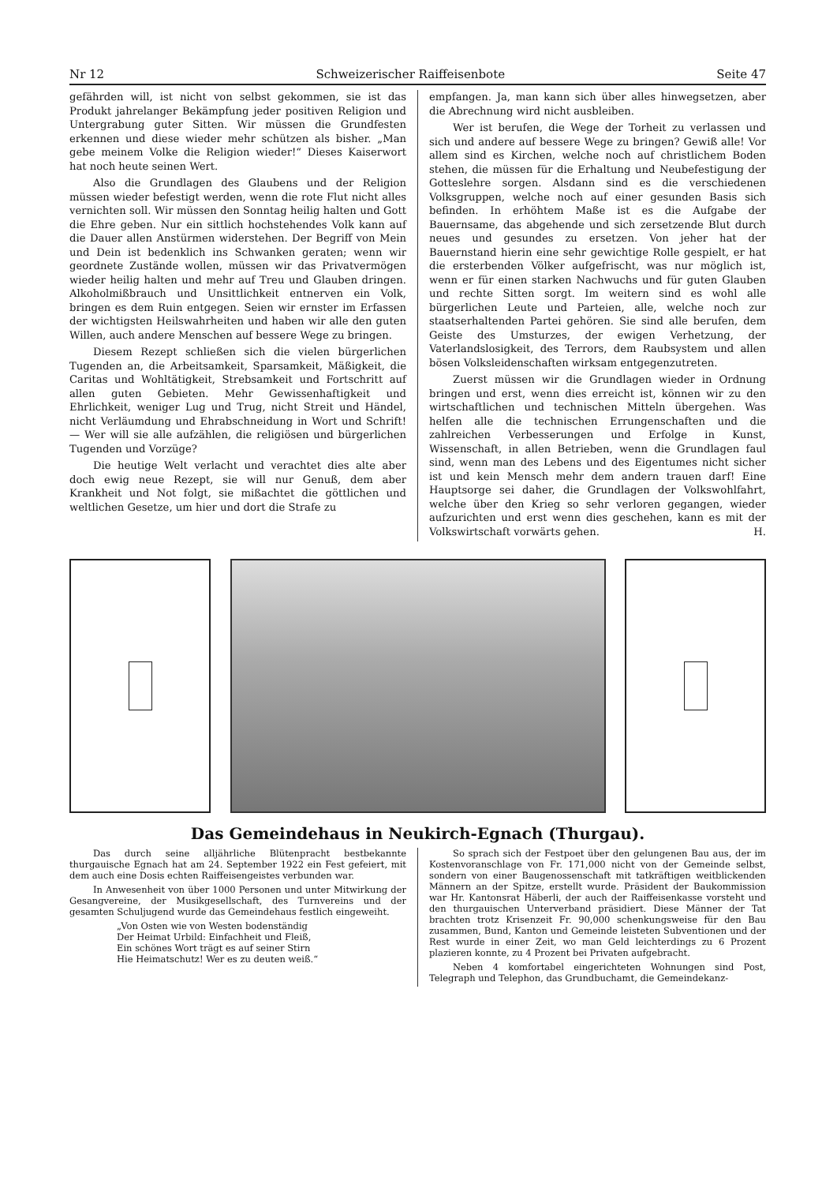Nr 12 Schweizerischer Raiffeisenbote Seite 47
gefährden will, ist nicht von selbst gekommen, sie ist das Produkt jahrelanger Bekämpfung jeder positiven Religion und Untergrabung guter Sitten. Wir müssen die Grundfesten erkennen und diese wieder mehr schützen als bisher. „Man gebe meinem Volke die Religion wieder!“ Dieses Kaiserwort hat noch heute seinen Wert.
Also die Grundlagen des Glaubens und der Religion müssen wieder befestigt werden, wenn die rote Flut nicht alles vernichten soll. Wir müssen den Sonntag heilig halten und Gott die Ehre geben. Nur ein sittlich hochstehendes Volk kann auf die Dauer allen Anstürmen widerstehen. Der Begriff von Mein und Dein ist bedenklich ins Schwanken geraten; wenn wir geordnete Zustände wollen, müssen wir das Privatvermögen wieder heilig halten und mehr auf Treu und Glauben dringen. Alkoholmißbrauch und Unsittlichkeit entnerven ein Volk, bringen es dem Ruin entgegen. Seien wir ernster im Erfassen der wichtigsten Heilswahrheiten und haben wir alle den guten Willen, auch andere Menschen auf bessere Wege zu bringen.
Diesem Rezept schließen sich die vielen bürgerlichen Tugenden an, die Arbeitsamkeit, Sparsamkeit, Mäßigkeit, die Caritas und Wohltätigkeit, Strebsamkeit und Fortschritt auf allen guten Gebieten. Mehr Gewissenhaftigkeit und Ehrlichkeit, weniger Lug und Trug, nicht Streit und Händel, nicht Verläumdung und Ehrabschneidung in Wort und Schrift! — Wer will sie alle aufzählen, die religiösen und bürgerlichen Tugenden und Vorzüge?
Die heutige Welt verlacht und verachtet dies alte aber doch ewig neue Rezept, sie will nur Genuß, dem aber Krankheit und Not folgt, sie mißachtet die göttlichen und weltlichen Gesetze, um hier und dort die Strafe zu
empfangen. Ja, man kann sich über alles hinwegsetzen, aber die Abrechnung wird nicht ausbleiben.
Wer ist berufen, die Wege der Torheit zu verlassen und sich und andere auf bessere Wege zu bringen? Gewiß alle! Vor allem sind es Kirchen, welche noch auf christlichem Boden stehen, die müssen für die Erhaltung und Neubefestigung der Gotteslehre sorgen. Alsdann sind es die verschiedenen Volksgruppen, welche noch auf einer gesunden Basis sich befinden. In erhöhtem Maße ist es die Aufgabe der Bauernsame, das abgehende und sich zersetzende Blut durch neues und gesundes zu ersetzen. Von jeher hat der Bauernstand hierin eine sehr gewichtige Rolle gespielt, er hat die ersterbenden Völker aufgefrischt, was nur möglich ist, wenn er für einen starken Nachwuchs und für guten Glauben und rechte Sitten sorgt. Im weitern sind es wohl alle bürgerlichen Leute und Parteien, alle, welche noch zur staatserhaltenden Partei gehören. Sie sind alle berufen, dem Geiste des Umsturzes, der ewigen Verhetzung, der Vaterlandslosigkeit, des Terrors, dem Raubsystem und allen bösen Volksleidenschaften wirksam entgegenzutreten.
Zuerst müssen wir die Grundlagen wieder in Ordnung bringen und erst, wenn dies erreicht ist, können wir zu den wirtschaftlichen und technischen Mitteln übergehen. Was helfen alle die technischen Errungenschaften und die zahlreichen Verbesserungen und Erfolge in Kunst, Wissenschaft, in allen Betrieben, wenn die Grundlagen faul sind, wenn man des Lebens und des Eigentumes nicht sicher ist und kein Mensch mehr dem andern trauen darf! Eine Hauptsorge sei daher, die Grundlagen der Volkswohlfahrt, welche über den Krieg so sehr verloren gegangen, wieder aufzurichten und erst wenn dies geschehen, kann es mit der Volkswirtschaft vorwärts gehen. H.
Das Gemeindehaus in Neukirch-Egnach (Thurgau).
Das durch seine alljährliche Blütenpracht bestbekannte thurgauische Egnach hat am 24. September 1922 ein Fest gefeiert, mit dem auch eine Dosis echten Raiffeisengeistes verbunden war.
In Anwesenheit von über 1000 Personen und unter Mitwirkung der Gesangvereine, der Musikgesellschaft, des Turnvereins und der gesamten Schuljugend wurde das Gemeindehaus festlich eingeweiht.
„Von Osten wie von Westen bodenständig
Der Heimat Urbild: Einfachheit und Fleiß,
Ein schönes Wort trägt es auf seiner Stirn
Hie Heimatschutz! Wer es zu deuten weiß.“
So sprach sich der Festpoet über den gelungenen Bau aus, der im Kostenvoranschlage von Fr. 171,000 nicht von der Gemeinde selbst, sondern von einer Baugenossenschaft mit tatkräftigen weitblickenden Männern an der Spitze, erstellt wurde. Präsident der Baukommission war Hr. Kantonsrat Häberli, der auch der Raiffeisenkasse vorsteht und den thurgauischen Unterverband präsidiert. Diese Männer der Tat brachten trotz Krisenzeit Fr. 90,000 schenkungsweise für den Bau zusammen, Bund, Kanton und Gemeinde leisteten Subventionen und der Rest wurde in einer Zeit, wo man Geld leichterdings zu 6 Prozent plazieren konnte, zu 4 Prozent bei Privaten aufgebracht.
Neben 4 komfortabel eingerichteten Wohnungen sind Post, Telegraph und Telephon, das Grundbuchamt, die Gemeindekanz-